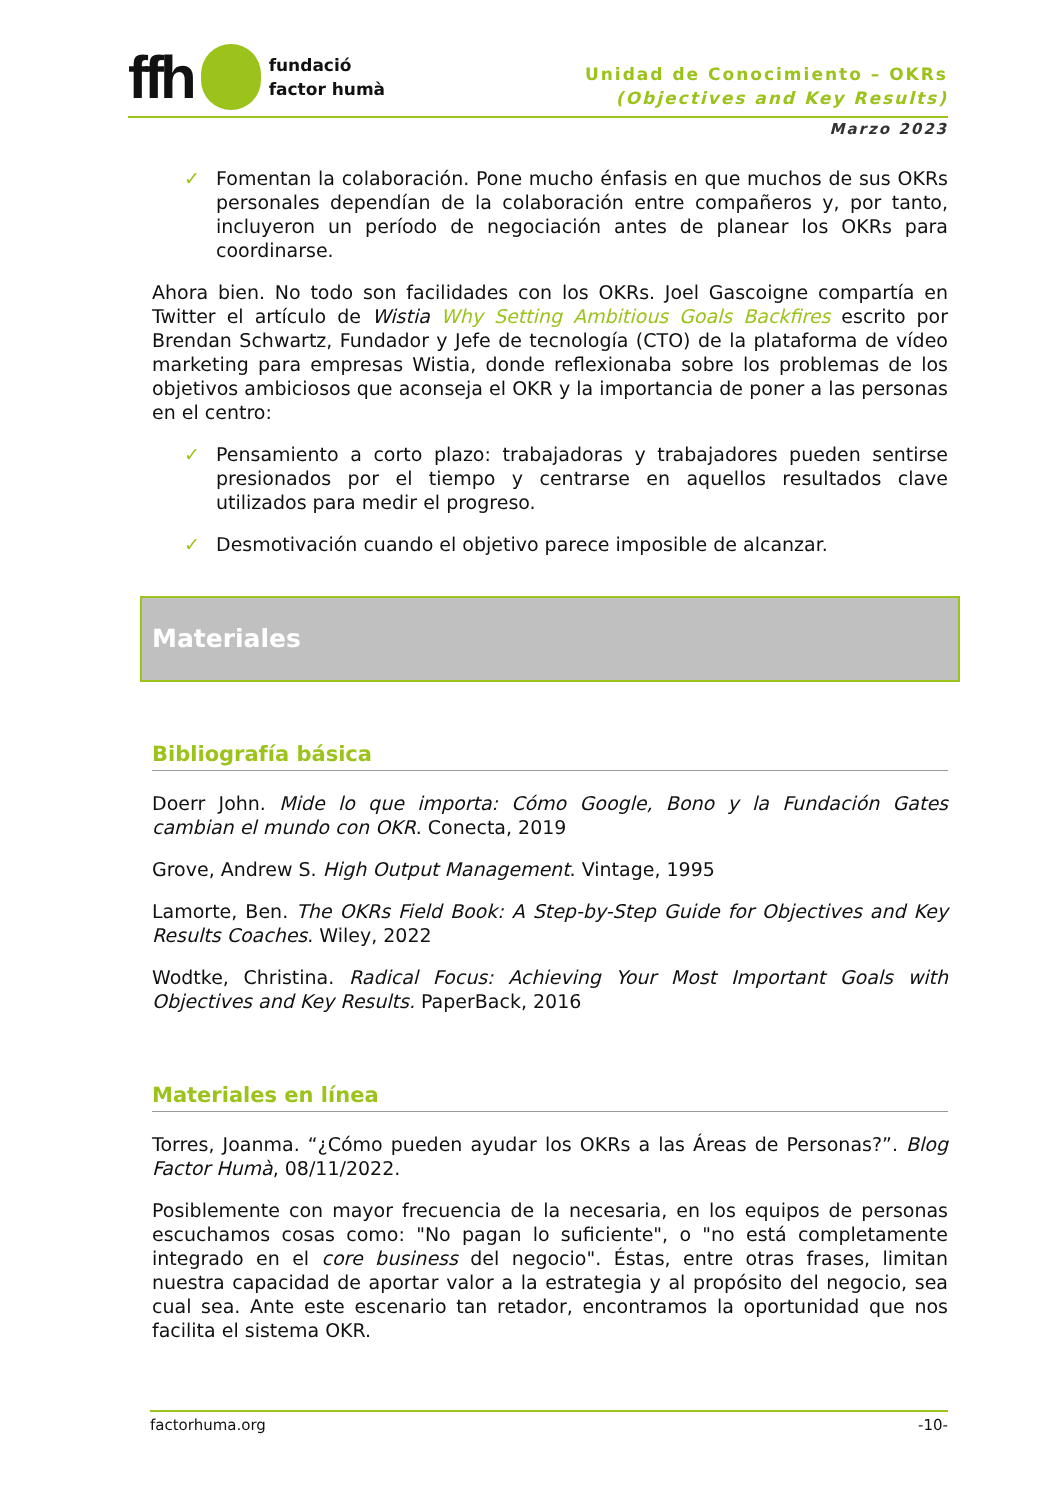ffh
fundació
factor humà
Unidad de Conocimiento – OKRs
(Objectives and Key Results)
Marzo 2023
✓ Fomentan la colaboración. Pone mucho énfasis en que muchos de sus OKRs personales dependían de la colaboración entre compañeros y, por tanto, incluyeron un período de negociación antes de planear los OKRs para coordinarse.
Ahora bien. No todo son facilidades con los OKRs. Joel Gascoigne compartía en Twitter el artículo de Wistia Why Setting Ambitious Goals Backfires escrito por Brendan Schwartz, Fundador y Jefe de tecnología (CTO) de la plataforma de vídeo marketing para empresas Wistia, donde reflexionaba sobre los problemas de los objetivos ambiciosos que aconseja el OKR y la importancia de poner a las personas en el centro:
✓ Pensamiento a corto plazo: trabajadoras y trabajadores pueden sentirse presionados por el tiempo y centrarse en aquellos resultados clave utilizados para medir el progreso.
✓ Desmotivación cuando el objetivo parece imposible de alcanzar.
Materiales
Bibliografía básica
Doerr John. Mide lo que importa: Cómo Google, Bono y la Fundación Gates cambian el mundo con OKR. Conecta, 2019
Grove, Andrew S. High Output Management. Vintage, 1995
Lamorte, Ben. The OKRs Field Book: A Step-by-Step Guide for Objectives and Key Results Coaches. Wiley, 2022
Wodtke, Christina. Radical Focus: Achieving Your Most Important Goals with Objectives and Key Results. PaperBack, 2016
Materiales en línea
Torres, Joanma. “¿Cómo pueden ayudar los OKRs a las Áreas de Personas?”. Blog Factor Humà, 08/11/2022.
Posiblemente con mayor frecuencia de la necesaria, en los equipos de personas escuchamos cosas como: "No pagan lo suficiente", o "no está completamente integrado en el core business del negocio". Éstas, entre otras frases, limitan nuestra capacidad de aportar valor a la estrategia y al propósito del negocio, sea cual sea. Ante este escenario tan retador, encontramos la oportunidad que nos facilita el sistema OKR.
factorhuma.org -10-